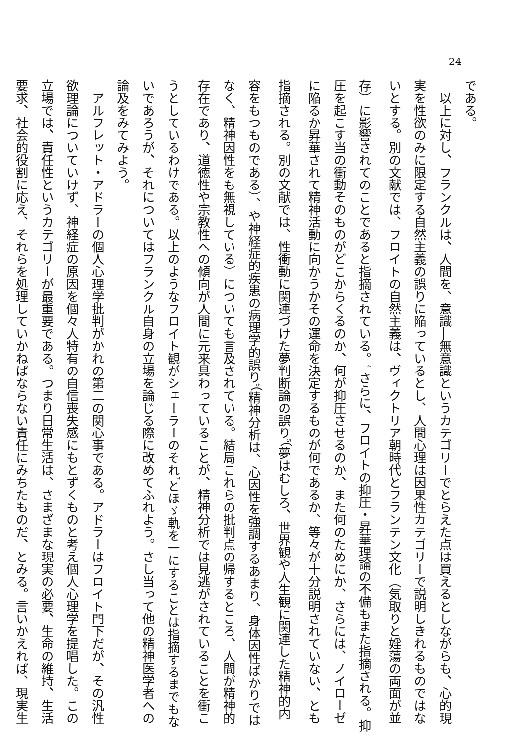24
である。
　以上に対し、フランクルは、人間を、意識―無意識というカテゴリーでとらえた点は買えるとしながらも、心的現
実を性欲のみに限定する自然主義の誤りに陥っているとし、人間心理は因果性カテゴリーで説明しきれるものではな
いとする。別の文献では、フロイトの自然主義は、ヴィクトリア朝時代とフランテン文化（気取りと婬蕩の両面が並
存）に影響されてのことであると指摘されている。<sup>4</sup> さらに、フロイトの抑圧・昇華理論の不備もまた指摘される。抑
圧を起こす当の衝動そのものがどこからくるのか、何が抑圧させるのか、また何のためにか、さらには、ノイローゼ
に陥るか昇華されて精神活動に向かうかその運命を決定するものが何であるか、等々が十分説明されていない、とも
指摘される。別の文献では、性衝動に関連づけた夢判断論の誤り<sup>5</sup>（夢はむしろ、世界観や人生観に関連した精神的内
容をもつものである）、や神経症的疾患の病理学的誤り<sup>6</sup>（精神分析は、心因性を強調するあまり、身体因性ばかりでは
なく、精神因性をも無視している）についても言及されている。結局これらの批判点の帰するところ、人間が精神的
存在であり、道徳性や宗教性への傾向が人間に元来具わっていることが、精神分析では見逃がされていることを衝こ
うとしているわけである。以上のようなフロイト観がシェーラーのそれ<sup>7</sup>とほゞ軌を一にすることは指摘するまでもな
いであろうが、それについてはフランクル自身の立場を論じる際に改めてふれよう。さし当って他の精神医学者への
論及をみてみよう。
　アルフレット・アドラーの個人心理学批判がかれの第二の関心事である。アドラーはフロイト門下だが、その汎性
欲理論についていけず、神経症の原因を個々人特有の自信喪失感にもとずくものと考え個人心理学を提唱した。この
立場では、責任性というカテゴリーが最重要である。つまり日常生活は、さまざまな現実の必要、生命の維持、生活
要求、社会的役割に応え、それらを処理していかねばならない責任にみちたものだ、とみる。言いかえれば、現実生